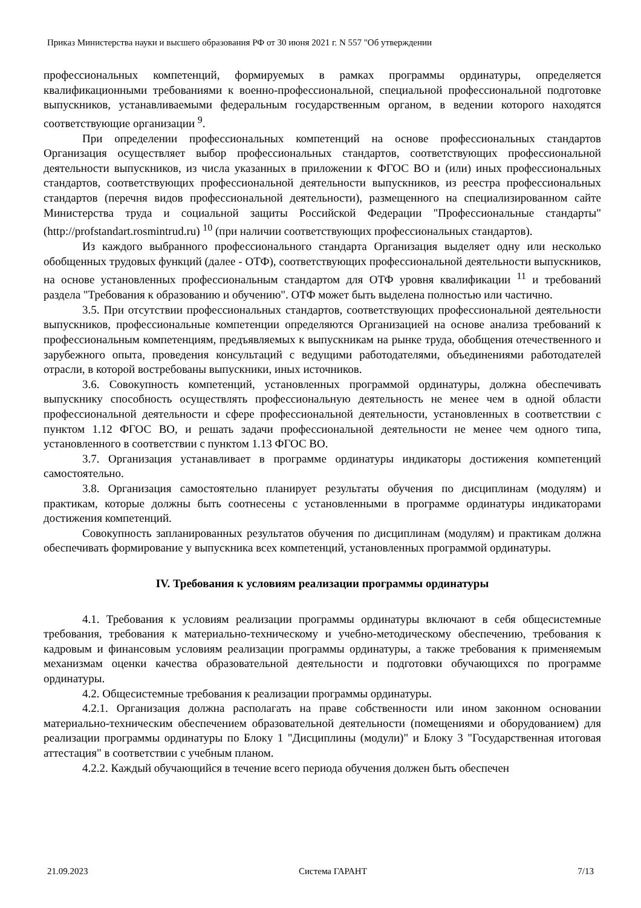Приказ Министерства науки и высшего образования РФ от 30 июня 2021 г. N 557 "Об утверждении
профессиональных компетенций, формируемых в рамках программы ординатуры, определяется квалификационными требованиями к военно-профессиональной, специальной профессиональной подготовке выпускников, устанавливаемыми федеральным государственным органом, в ведении которого находятся соответствующие организации <sup>9</sup>.
При определении профессиональных компетенций на основе профессиональных стандартов Организация осуществляет выбор профессиональных стандартов, соответствующих профессиональной деятельности выпускников, из числа указанных в приложении к ФГОС ВО и (или) иных профессиональных стандартов, соответствующих профессиональной деятельности выпускников, из реестра профессиональных стандартов (перечня видов профессиональной деятельности), размещенного на специализированном сайте Министерства труда и социальной защиты Российской Федерации "Профессиональные стандарты" (http://profstandart.rosmintrud.ru) <sup>10</sup> (при наличии соответствующих профессиональных стандартов).
Из каждого выбранного профессионального стандарта Организация выделяет одну или несколько обобщенных трудовых функций (далее - ОТФ), соответствующих профессиональной деятельности выпускников, на основе установленных профессиональным стандартом для ОТФ уровня квалификации <sup>11</sup> и требований раздела "Требования к образованию и обучению". ОТФ может быть выделена полностью или частично.
3.5. При отсутствии профессиональных стандартов, соответствующих профессиональной деятельности выпускников, профессиональные компетенции определяются Организацией на основе анализа требований к профессиональным компетенциям, предъявляемых к выпускникам на рынке труда, обобщения отечественного и зарубежного опыта, проведения консультаций с ведущими работодателями, объединениями работодателей отрасли, в которой востребованы выпускники, иных источников.
3.6. Совокупность компетенций, установленных программой ординатуры, должна обеспечивать выпускнику способность осуществлять профессиональную деятельность не менее чем в одной области профессиональной деятельности и сфере профессиональной деятельности, установленных в соответствии с пунктом 1.12 ФГОС ВО, и решать задачи профессиональной деятельности не менее чем одного типа, установленного в соответствии с пунктом 1.13 ФГОС ВО.
3.7. Организация устанавливает в программе ординатуры индикаторы достижения компетенций самостоятельно.
3.8. Организация самостоятельно планирует результаты обучения по дисциплинам (модулям) и практикам, которые должны быть соотнесены с установленными в программе ординатуры индикаторами достижения компетенций.
Совокупность запланированных результатов обучения по дисциплинам (модулям) и практикам должна обеспечивать формирование у выпускника всех компетенций, установленных программой ординатуры.
IV. Требования к условиям реализации программы ординатуры
4.1. Требования к условиям реализации программы ординатуры включают в себя общесистемные требования, требования к материально-техническому и учебно-методическому обеспечению, требования к кадровым и финансовым условиям реализации программы ординатуры, а также требования к применяемым механизмам оценки качества образовательной деятельности и подготовки обучающихся по программе ординатуры.
4.2. Общесистемные требования к реализации программы ординатуры.
4.2.1. Организация должна располагать на праве собственности или ином законном основании материально-техническим обеспечением образовательной деятельности (помещениями и оборудованием) для реализации программы ординатуры по Блоку 1 "Дисциплины (модули)" и Блоку 3 "Государственная итоговая аттестация" в соответствии с учебным планом.
4.2.2. Каждый обучающийся в течение всего периода обучения должен быть обеспечен
21.09.2023 Система ГАРАНТ 7/13